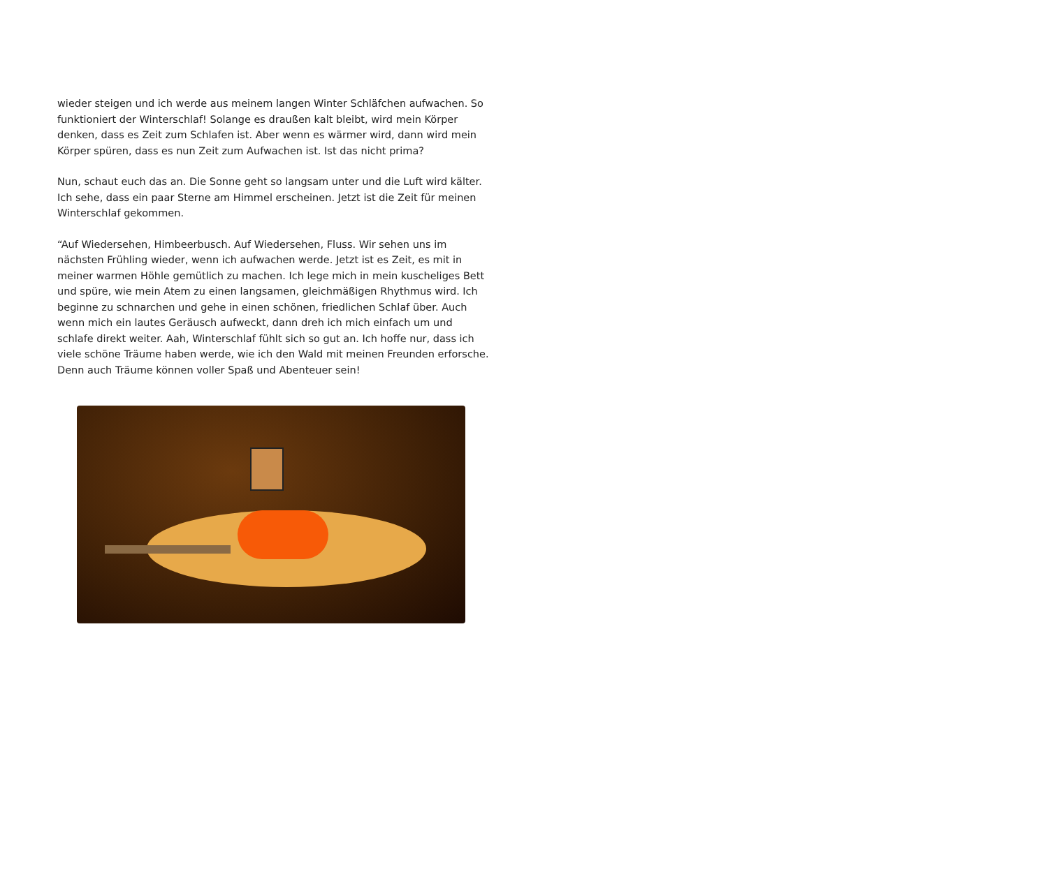wieder steigen und ich werde aus meinem langen Winter Schläfchen aufwachen. So funktioniert der Winterschlaf! Solange es draußen kalt bleibt, wird mein Körper denken, dass es Zeit zum Schlafen ist. Aber wenn es wärmer wird, dann wird mein Körper spüren, dass es nun Zeit zum Aufwachen ist. Ist das nicht prima?
Nun, schaut euch das an. Die Sonne geht so langsam unter und die Luft wird kälter. Ich sehe, dass ein paar Sterne am Himmel erscheinen. Jetzt ist die Zeit für meinen Winterschlaf gekommen.
“Auf Wiedersehen, Himbeerbusch. Auf Wiedersehen, Fluss. Wir sehen uns im nächsten Frühling wieder, wenn ich aufwachen werde. Jetzt ist es Zeit, es mit in meiner warmen Höhle gemütlich zu machen. Ich lege mich in mein kuscheliges Bett und spüre, wie mein Atem zu einen langsamen, gleichmäßigen Rhythmus wird. Ich beginne zu schnarchen und gehe in einen schönen, friedlichen Schlaf über. Auch wenn mich ein lautes Geräusch aufweckt, dann dreh ich mich einfach um und schlafe direkt weiter. Aah, Winterschlaf fühlt sich so gut an. Ich hoffe nur, dass ich viele schöne Träume haben werde, wie ich den Wald mit meinen Freunden erforsche. Denn auch Träume können voller Spaß und Abenteuer sein!